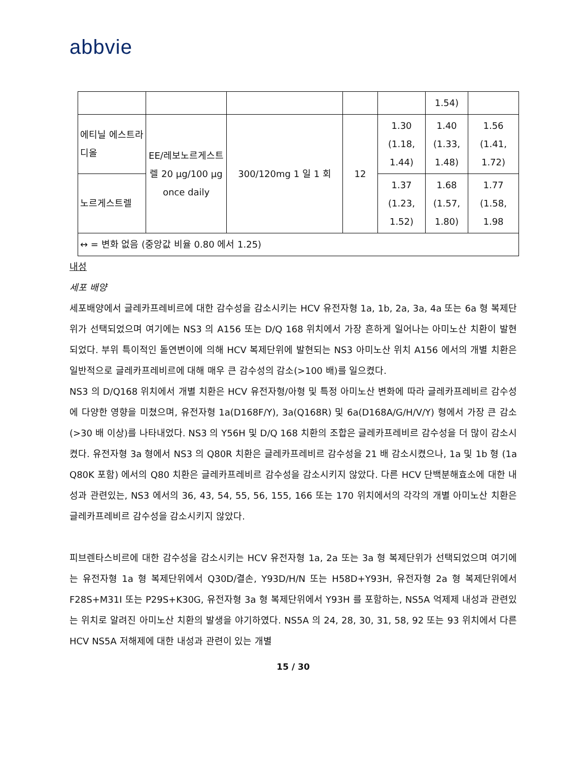abbvie
| | | | | | 1.54) | |
| 에티닐 에스트라디올 | EE/레보노르게스트렐 20 µg/100 µg once daily | 300/120mg 1 일 1 회 | 12 | 1.30 (1.18, 1.44) | 1.40 (1.33, 1.48) | 1.56 (1.41, 1.72) |
| 노르게스트렐 | | | | 1.37 (1.23, 1.52) | 1.68 (1.57, 1.80) | 1.77 (1.58, 1.98 |
| ↔ = 변화 없음 (중앙값 비율 0.80 에서 1.25) | | | | | | |
내성
세포 배양
세포배양에서 글레카프레비르에 대한 감수성을 감소시키는 HCV 유전자형 1a, 1b, 2a, 3a, 4a 또는 6a 형 복제단위가 선택되었으며 여기에는 NS3 의 A156 또는 D/Q 168 위치에서 가장 흔하게 일어나는 아미노산 치환이 발현되었다. 부위 특이적인 돌연변이에 의해 HCV 복제단위에 발현되는 NS3 아미노산 위치 A156 에서의 개별 치환은 일반적으로 글레카프레비르에 대해 매우 큰 감수성의 감소(>100 배)를 일으켰다.
NS3 의 D/Q168 위치에서 개별 치환은 HCV 유전자형/아형 및 특정 아미노산 변화에 따라 글레카프레비르 감수성에 다양한 영향을 미쳤으며, 유전자형 1a(D168F/Y), 3a(Q168R) 및 6a(D168A/G/H/V/Y) 형에서 가장 큰 감소 (>30 배 이상)를 나타내었다. NS3 의 Y56H 및 D/Q 168 치환의 조합은 글레카프레비르 감수성을 더 많이 감소시켰다. 유전자형 3a 형에서 NS3 의 Q80R 치환은 글레카프레비르 감수성을 21 배 감소시켰으나, 1a 및 1b 형 (1a Q80K 포함) 에서의 Q80 치환은 글레카프레비르 감수성을 감소시키지 않았다. 다른 HCV 단백분해효소에 대한 내성과 관련있는, NS3 에서의 36, 43, 54, 55, 56, 155, 166 또는 170 위치에서의 각각의 개별 아미노산 치환은 글레카프레비르 감수성을 감소시키지 않았다.
피브렌타스비르에 대한 감수성을 감소시키는 HCV 유전자형 1a, 2a 또는 3a 형 복제단위가 선택되었으며 여기에는 유전자형 1a 형 복제단위에서 Q30D/결손, Y93D/H/N 또는 H58D+Y93H, 유전자형 2a 형 복제단위에서 F28S+M31I 또는 P29S+K30G, 유전자형 3a 형 복제단위에서 Y93H 를 포함하는, NS5A 억제제 내성과 관련있는 위치로 알려진 아미노산 치환의 발생을 야기하였다. NS5A 의 24, 28, 30, 31, 58, 92 또는 93 위치에서 다른 HCV NS5A 저해제에 대한 내성과 관련이 있는 개별
15 / 30